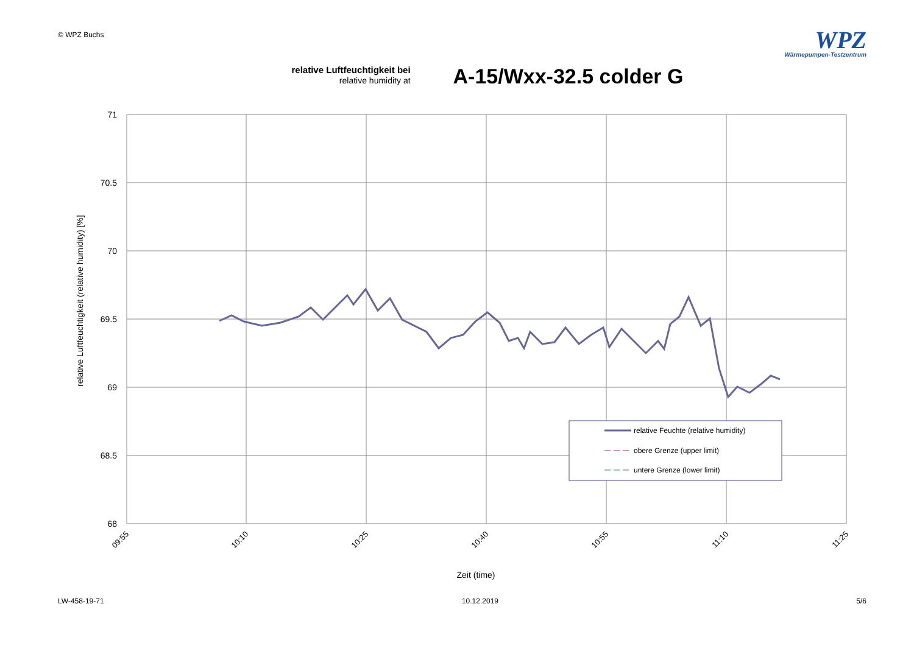© WPZ Buchs
WPZ
Wärmepumpen-Testzentrum
relative Luftfeuchtigkeit bei
relative humidity at
A-15/Wxx-32.5 colder G
71
70.5
70
69.5
69
68.5
68
09:55
10:10
10:25
10:40
10:55
11:10
11:25
Zeit (time)
relative Luftfeuchtigkeit (relative humidity) [%]
relative Feuchte (relative humidity)
obere Grenze (upper limit)
untere Grenze (lower limit)
LW-458-19-71 10.12.2019 5/6